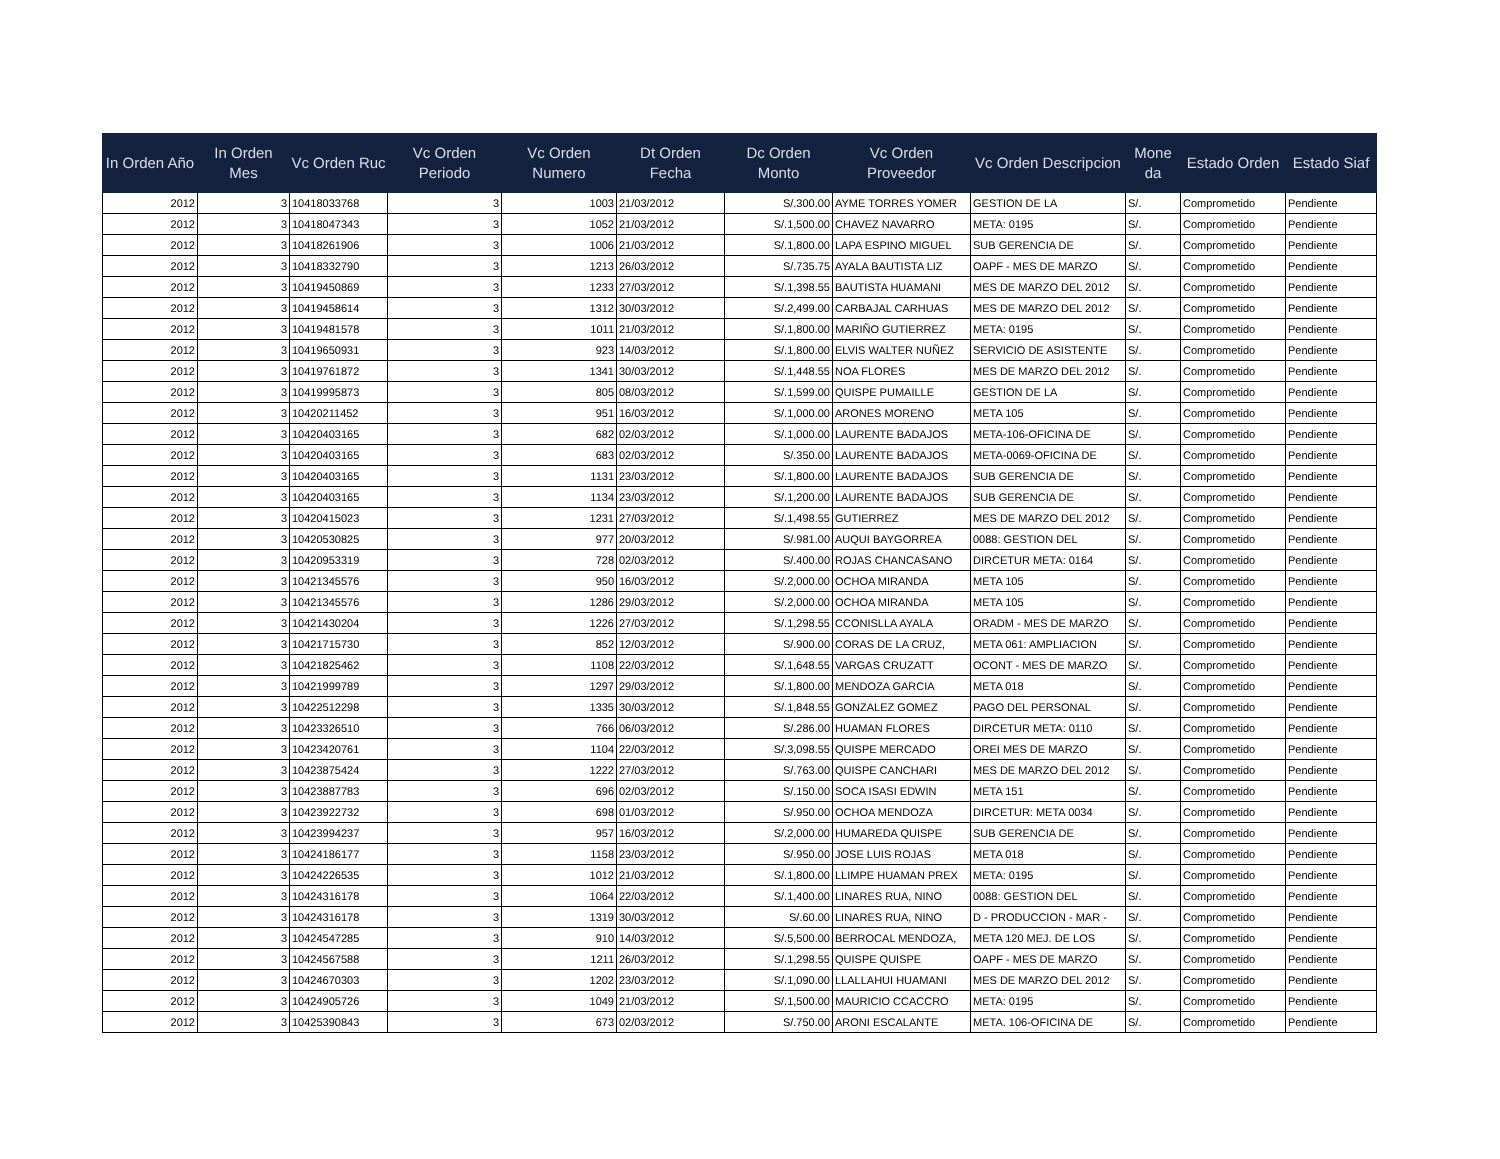| In Orden Año | In Orden Mes | Vc Orden Ruc | Vc Orden Periodo | Vc Orden Numero | Dt Orden Fecha | Dc Orden Monto | Vc Orden Proveedor | Vc Orden Descripcion | Mone da | Estado Orden | Estado Siaf |
| --- | --- | --- | --- | --- | --- | --- | --- | --- | --- | --- | --- |
| 2012 | 3 | 10418033768 | 3 | 1003 | 21/03/2012 | S/.300.00 | AYME TORRES YOMER | GESTION DE LA | S/. | Comprometido | Pendiente |
| 2012 | 3 | 10418047343 | 3 | 1052 | 21/03/2012 | S/.1,500.00 | CHAVEZ NAVARRO | META: 0195 | S/. | Comprometido | Pendiente |
| 2012 | 3 | 10418261906 | 3 | 1006 | 21/03/2012 | S/.1,800.00 | LAPA ESPINO MIGUEL | SUB GERENCIA DE | S/. | Comprometido | Pendiente |
| 2012 | 3 | 10418332790 | 3 | 1213 | 26/03/2012 | S/.735.75 | AYALA BAUTISTA LIZ | OAPF - MES DE MARZO | S/. | Comprometido | Pendiente |
| 2012 | 3 | 10419450869 | 3 | 1233 | 27/03/2012 | S/.1,398.55 | BAUTISTA HUAMANI | MES DE MARZO DEL 2012 | S/. | Comprometido | Pendiente |
| 2012 | 3 | 10419458614 | 3 | 1312 | 30/03/2012 | S/.2,499.00 | CARBAJAL CARHUAS | MES DE MARZO DEL 2012 | S/. | Comprometido | Pendiente |
| 2012 | 3 | 10419481578 | 3 | 1011 | 21/03/2012 | S/.1,800.00 | MARIÑO GUTIERREZ | META: 0195 | S/. | Comprometido | Pendiente |
| 2012 | 3 | 10419650931 | 3 | 923 | 14/03/2012 | S/.1,800.00 | ELVIS WALTER NUÑEZ | SERVICIO DE ASISTENTE | S/. | Comprometido | Pendiente |
| 2012 | 3 | 10419761872 | 3 | 1341 | 30/03/2012 | S/.1,448.55 | NOA FLORES | MES DE MARZO DEL 2012 | S/. | Comprometido | Pendiente |
| 2012 | 3 | 10419995873 | 3 | 805 | 08/03/2012 | S/.1,599.00 | QUISPE PUMAILLE | GESTION DE LA | S/. | Comprometido | Pendiente |
| 2012 | 3 | 10420211452 | 3 | 951 | 16/03/2012 | S/.1,000.00 | ARONES MORENO | META 105 | S/. | Comprometido | Pendiente |
| 2012 | 3 | 10420403165 | 3 | 682 | 02/03/2012 | S/.1,000.00 | LAURENTE BADAJOS | META-106-OFICINA DE | S/. | Comprometido | Pendiente |
| 2012 | 3 | 10420403165 | 3 | 683 | 02/03/2012 | S/.350.00 | LAURENTE BADAJOS | META-0069-OFICINA DE | S/. | Comprometido | Pendiente |
| 2012 | 3 | 10420403165 | 3 | 1131 | 23/03/2012 | S/.1,800.00 | LAURENTE BADAJOS | SUB GERENCIA DE | S/. | Comprometido | Pendiente |
| 2012 | 3 | 10420403165 | 3 | 1134 | 23/03/2012 | S/.1,200.00 | LAURENTE BADAJOS | SUB GERENCIA DE | S/. | Comprometido | Pendiente |
| 2012 | 3 | 10420415023 | 3 | 1231 | 27/03/2012 | S/.1,498.55 | GUTIERREZ | MES DE MARZO DEL 2012 | S/. | Comprometido | Pendiente |
| 2012 | 3 | 10420530825 | 3 | 977 | 20/03/2012 | S/.981.00 | AUQUI BAYGORREA | 0088: GESTION DEL | S/. | Comprometido | Pendiente |
| 2012 | 3 | 10420953319 | 3 | 728 | 02/03/2012 | S/.400.00 | ROJAS CHANCASANO | DIRCETUR META: 0164 | S/. | Comprometido | Pendiente |
| 2012 | 3 | 10421345576 | 3 | 950 | 16/03/2012 | S/.2,000.00 | OCHOA MIRANDA | META 105 | S/. | Comprometido | Pendiente |
| 2012 | 3 | 10421345576 | 3 | 1286 | 29/03/2012 | S/.2,000.00 | OCHOA MIRANDA | META 105 | S/. | Comprometido | Pendiente |
| 2012 | 3 | 10421430204 | 3 | 1226 | 27/03/2012 | S/.1,298.55 | CCONISLLA AYALA | ORADM - MES DE MARZO | S/. | Comprometido | Pendiente |
| 2012 | 3 | 10421715730 | 3 | 852 | 12/03/2012 | S/.900.00 | CORAS DE LA CRUZ, | META 061: AMPLIACION | S/. | Comprometido | Pendiente |
| 2012 | 3 | 10421825462 | 3 | 1108 | 22/03/2012 | S/.1,648.55 | VARGAS CRUZATT | OCONT - MES DE MARZO | S/. | Comprometido | Pendiente |
| 2012 | 3 | 10421999789 | 3 | 1297 | 29/03/2012 | S/.1,800.00 | MENDOZA GARCIA | META 018 | S/. | Comprometido | Pendiente |
| 2012 | 3 | 10422512298 | 3 | 1335 | 30/03/2012 | S/.1,848.55 | GONZALEZ GOMEZ | PAGO DEL PERSONAL | S/. | Comprometido | Pendiente |
| 2012 | 3 | 10423326510 | 3 | 766 | 06/03/2012 | S/.286.00 | HUAMAN FLORES | DIRCETUR META: 0110 | S/. | Comprometido | Pendiente |
| 2012 | 3 | 10423420761 | 3 | 1104 | 22/03/2012 | S/.3,098.55 | QUISPE MERCADO | OREI MES DE MARZO | S/. | Comprometido | Pendiente |
| 2012 | 3 | 10423875424 | 3 | 1222 | 27/03/2012 | S/.763.00 | QUISPE CANCHARI | MES DE MARZO DEL 2012 | S/. | Comprometido | Pendiente |
| 2012 | 3 | 10423887783 | 3 | 696 | 02/03/2012 | S/.150.00 | SOCA ISASI EDWIN | META 151 | S/. | Comprometido | Pendiente |
| 2012 | 3 | 10423922732 | 3 | 698 | 01/03/2012 | S/.950.00 | OCHOA MENDOZA | DIRCETUR: META 0034 | S/. | Comprometido | Pendiente |
| 2012 | 3 | 10423994237 | 3 | 957 | 16/03/2012 | S/.2,000.00 | HUMAREDA QUISPE | SUB GERENCIA DE | S/. | Comprometido | Pendiente |
| 2012 | 3 | 10424186177 | 3 | 1158 | 23/03/2012 | S/.950.00 | JOSE LUIS ROJAS | META 018 | S/. | Comprometido | Pendiente |
| 2012 | 3 | 10424226535 | 3 | 1012 | 21/03/2012 | S/.1,800.00 | LLIMPE HUAMAN PREX | META: 0195 | S/. | Comprometido | Pendiente |
| 2012 | 3 | 10424316178 | 3 | 1064 | 22/03/2012 | S/.1,400.00 | LINARES RUA, NINO | 0088: GESTION DEL | S/. | Comprometido | Pendiente |
| 2012 | 3 | 10424316178 | 3 | 1319 | 30/03/2012 | S/.60.00 | LINARES RUA, NINO | D - PRODUCCION - MAR - | S/. | Comprometido | Pendiente |
| 2012 | 3 | 10424547285 | 3 | 910 | 14/03/2012 | S/.5,500.00 | BERROCAL MENDOZA, | META 120 MEJ. DE LOS | S/. | Comprometido | Pendiente |
| 2012 | 3 | 10424567588 | 3 | 1211 | 26/03/2012 | S/.1,298.55 | QUISPE QUISPE | OAPF - MES DE MARZO | S/. | Comprometido | Pendiente |
| 2012 | 3 | 10424670303 | 3 | 1202 | 23/03/2012 | S/.1,090.00 | LLALLAHUI HUAMANI | MES DE MARZO DEL 2012 | S/. | Comprometido | Pendiente |
| 2012 | 3 | 10424905726 | 3 | 1049 | 21/03/2012 | S/.1,500.00 | MAURICIO CCACCRO | META: 0195 | S/. | Comprometido | Pendiente |
| 2012 | 3 | 10425390843 | 3 | 673 | 02/03/2012 | S/.750.00 | ARONI ESCALANTE | META. 106-OFICINA DE | S/. | Comprometido | Pendiente |